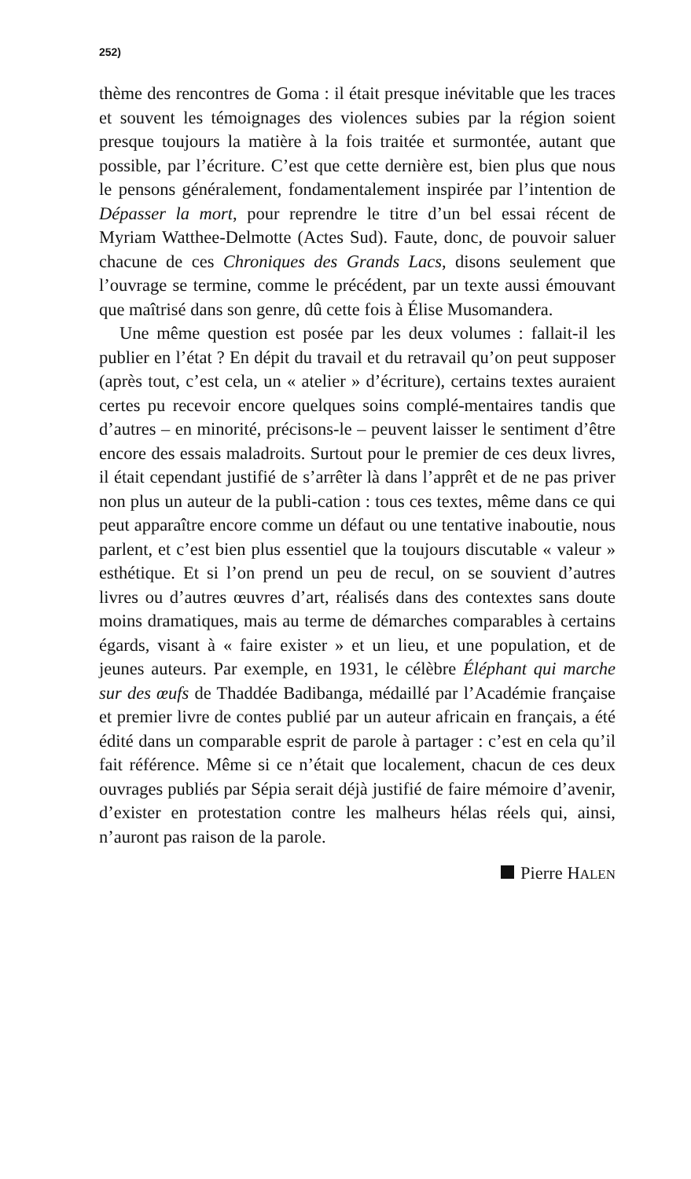252)
thème des rencontres de Goma : il était presque inévitable que les traces et souvent les témoignages des violences subies par la région soient presque toujours la matière à la fois traitée et surmontée, autant que possible, par l’écriture. C’est que cette dernière est, bien plus que nous le pensons généralement, fondamentalement inspirée par l’intention de Dépasser la mort, pour reprendre le titre d’un bel essai récent de Myriam Watthee-Delmotte (Actes Sud). Faute, donc, de pouvoir saluer chacune de ces Chroniques des Grands Lacs, disons seulement que l’ouvrage se termine, comme le précédent, par un texte aussi émouvant que maîtrisé dans son genre, dû cette fois à Élise Musomandera.
Une même question est posée par les deux volumes : fallait-il les publier en l’état ? En dépit du travail et du retravail qu’on peut supposer (après tout, c’est cela, un « atelier » d’écriture), certains textes auraient certes pu recevoir encore quelques soins complé-mentaires tandis que d’autres – en minorité, précisons-le – peuvent laisser le sentiment d’être encore des essais maladroits. Surtout pour le premier de ces deux livres, il était cependant justifié de s’arrêter là dans l’apprêt et de ne pas priver non plus un auteur de la publi-cation : tous ces textes, même dans ce qui peut apparaître encore comme un défaut ou une tentative inaboutie, nous parlent, et c’est bien plus essentiel que la toujours discutable « valeur » esthétique. Et si l’on prend un peu de recul, on se souvient d’autres livres ou d’autres œuvres d’art, réalisés dans des contextes sans doute moins dramatiques, mais au terme de démarches comparables à certains égards, visant à « faire exister » et un lieu, et une population, et de jeunes auteurs. Par exemple, en 1931, le célèbre Éléphant qui marche sur des œufs de Thaddée Badibanga, médaillé par l’Académie française et premier livre de contes publié par un auteur africain en français, a été édité dans un comparable esprit de parole à partager : c’est en cela qu’il fait référence. Même si ce n’était que localement, chacun de ces deux ouvrages publiés par Sépia serait déjà justifié de faire mémoire d’avenir, d’exister en protestation contre les malheurs hélas réels qui, ainsi, n’auront pas raison de la parole.
Pierre HALEN